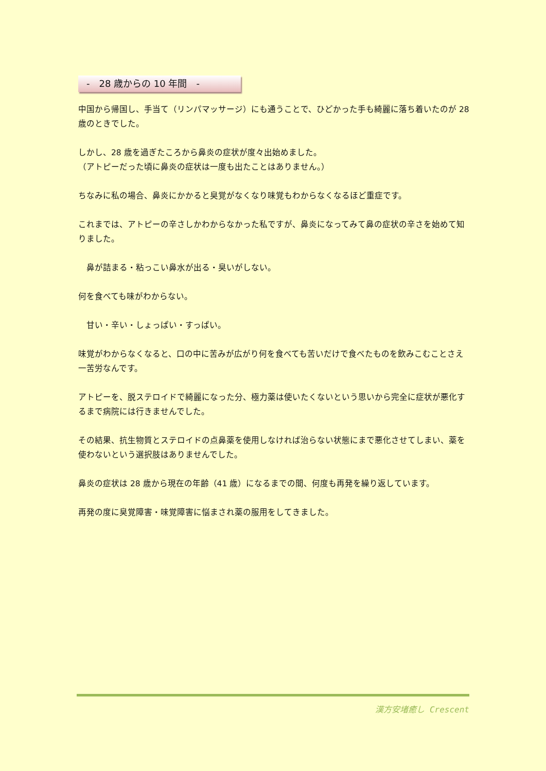-　28 歳からの 10 年間　-
中国から帰国し、手当て（リンパマッサージ）にも通うことで、ひどかった手も綺麗に落ち着いたのが 28 歳のときでした。
しかし、28 歳を過ぎたころから鼻炎の症状が度々出始めました。
（アトピーだった頃に鼻炎の症状は一度も出たことはありません。）
ちなみに私の場合、鼻炎にかかると臭覚がなくなり味覚もわからなくなるほど重症です。
これまでは、アトピーの辛さしかわからなかった私ですが、鼻炎になってみて鼻の症状の辛さを始めて知りました。
　鼻が詰まる・粘っこい鼻水が出る・臭いがしない。
何を食べても味がわからない。
　甘い・辛い・しょっぱい・すっぱい。
味覚がわからなくなると、口の中に苦みが広がり何を食べても苦いだけで食べたものを飲みこむことさえ一苦労なんです。
アトピーを、脱ステロイドで綺麗になった分、極力薬は使いたくないという思いから完全に症状が悪化するまで病院には行きませんでした。
その結果、抗生物質とステロイドの点鼻薬を使用しなければ治らない状態にまで悪化させてしまい、薬を使わないという選択肢はありませんでした。
鼻炎の症状は 28 歳から現在の年齢（41 歳）になるまでの間、何度も再発を繰り返しています。
再発の度に臭覚障害・味覚障害に悩まされ薬の服用をしてきました。
漢方安堵癒し Crescent